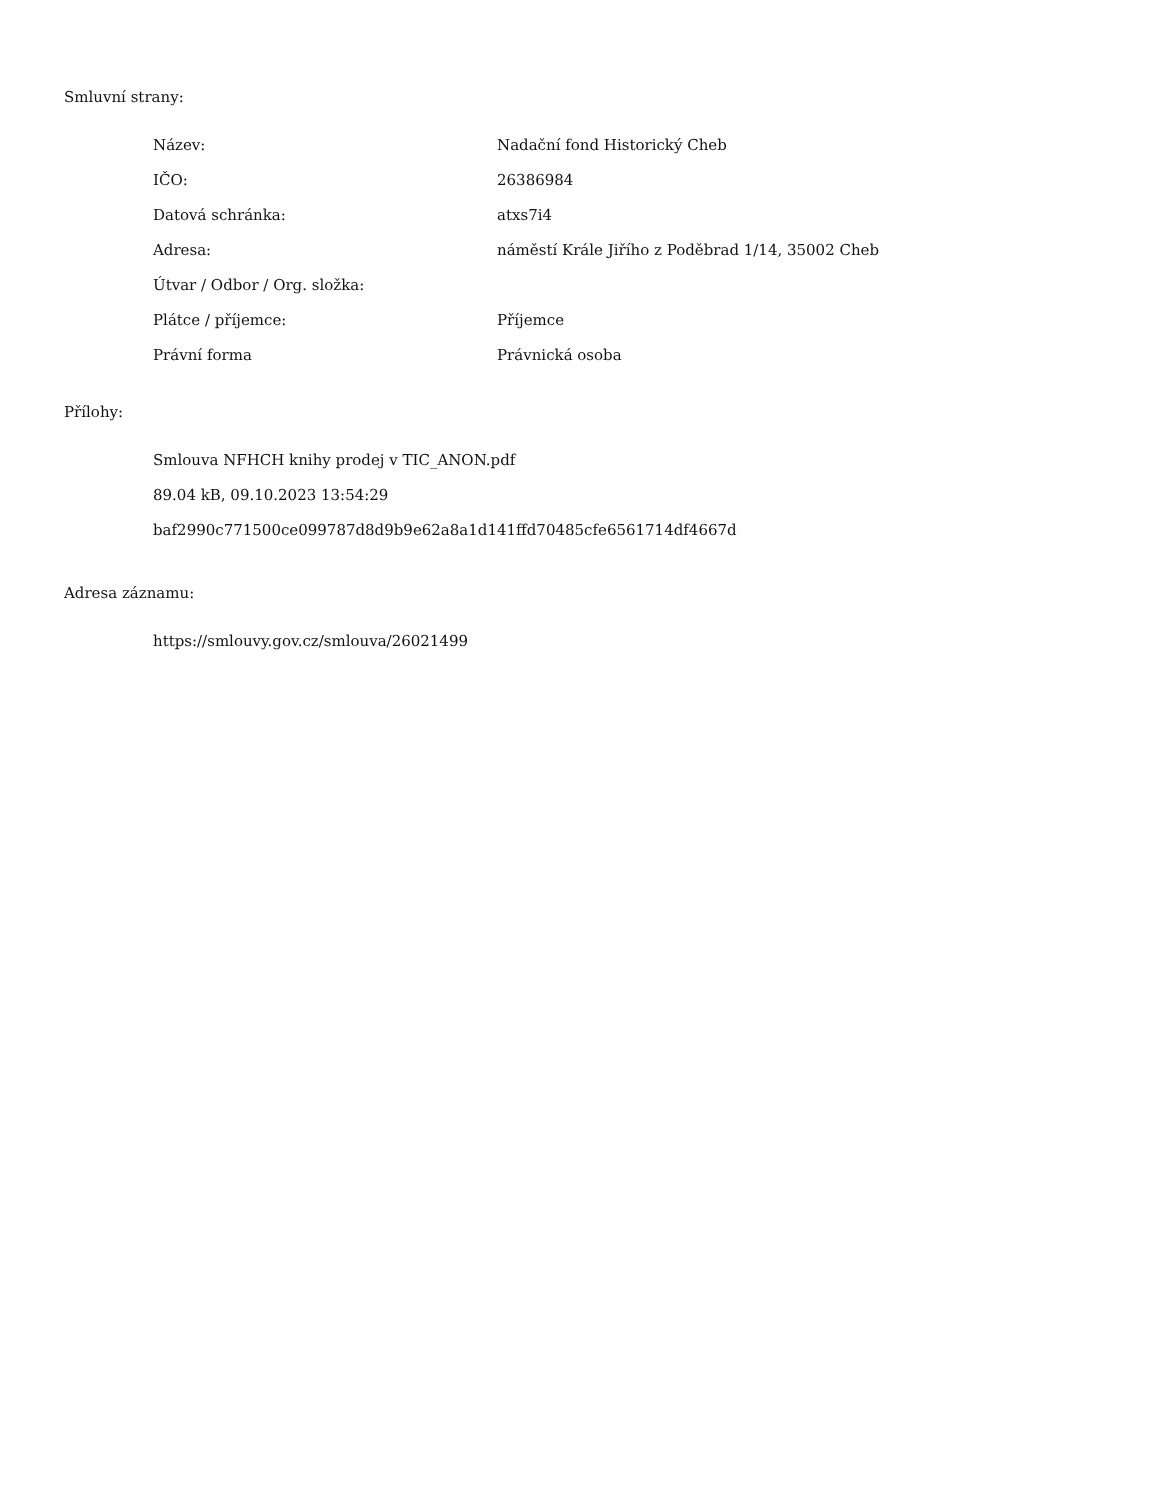Smluvní strany:
| Název: | Nadační fond Historický Cheb |
| IČO: | 26386984 |
| Datová schránka: | atxs7i4 |
| Adresa: | náměstí Krále Jiřího z Poděbrad 1/14, 35002 Cheb |
| Útvar / Odbor / Org. složka: | |
| Plátce / příjemce: | Příjemce |
| Právní forma | Právnická osoba |
Přílohy:
Smlouva NFHCH knihy prodej v TIC_ANON.pdf
89.04 kB, 09.10.2023 13:54:29
baf2990c771500ce099787d8d9b9e62a8a1d141ffd70485cfe6561714df4667d
Adresa záznamu:
https://smlouvy.gov.cz/smlouva/26021499